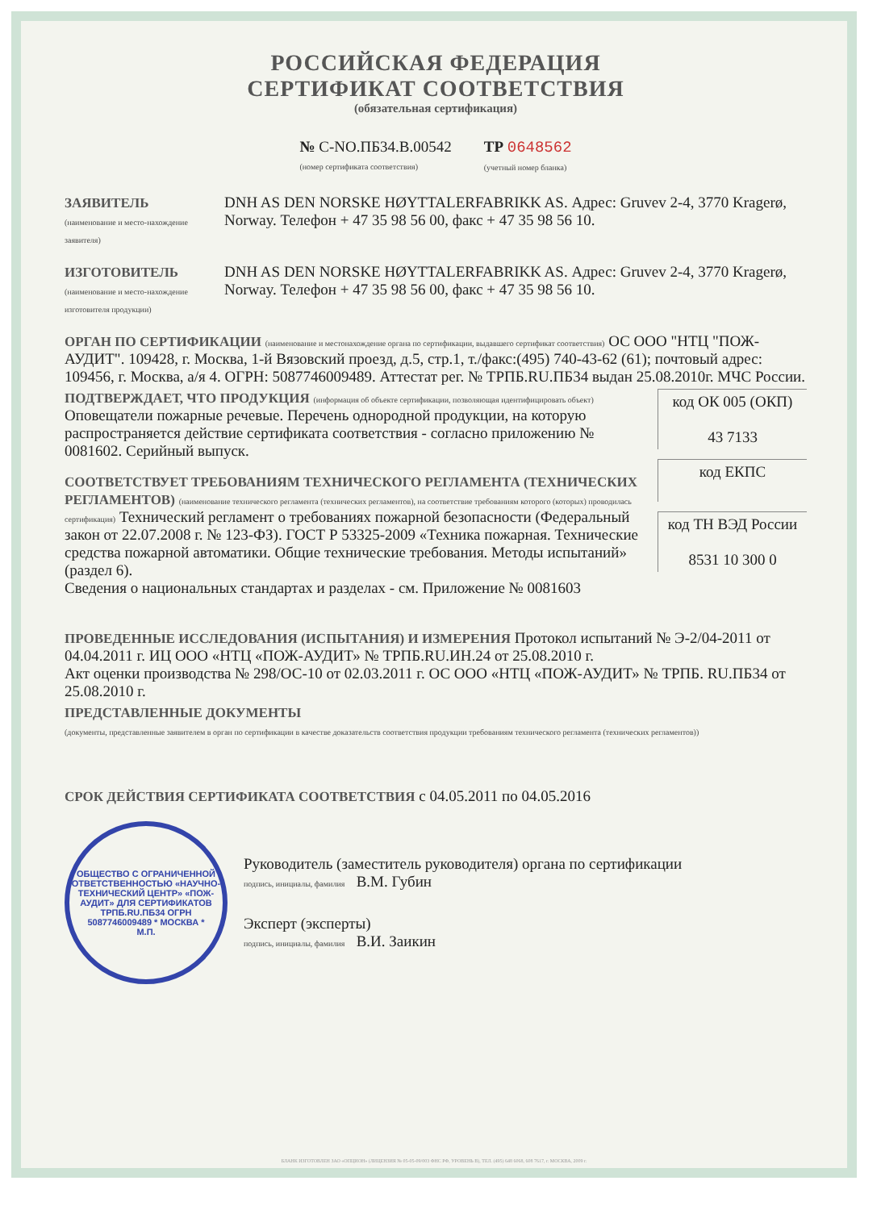РОССИЙСКАЯ ФЕДЕРАЦИЯ
СЕРТИФИКАТ СООТВЕТСТВИЯ
(обязательная сертификация)
№ С-NO.ПБ34.В.00542
(номер сертификата соответствия)
ТР 0648562
(учетный номер бланка)
ЗАЯВИТЕЛЬ
(наименование и место-нахождение заявителя)
DNH AS DEN NORSKE HØYTTALERFABRIKK AS. Адрес: Gruvev 2-4, 3770 Kragerø, Norway. Телефон + 47 35 98 56 00, факс + 47 35 98 56 10.
ИЗГОТОВИТЕЛЬ
(наименование и место-нахождение изготовителя продукции)
DNH AS DEN NORSKE HØYTTALERFABRIKK AS. Адрес: Gruvev 2-4, 3770 Kragerø, Norway. Телефон + 47 35 98 56 00, факс + 47 35 98 56 10.
ОРГАН ПО СЕРТИФИКАЦИИ (наименование и местонахождение органа по сертификации, выдавшего сертификат соответствия) ОС ООО "НТЦ "ПОЖ-АУДИТ". 109428, г. Москва, 1-й Вязовский проезд, д.5, стр.1, т./факс:(495) 740-43-62 (61); почтовый адрес: 109456, г. Москва, а/я 4. ОГРН: 5087746009489. Аттестат рег. № ТРПБ.RU.ПБ34 выдан 25.08.2010г. МЧС России.
код ОК 005 (ОКП)
43 7133
код ЕКПС
код ТН ВЭД России
8531 10 300 0
ПОДТВЕРЖДАЕТ, ЧТО ПРОДУКЦИЯ (информация об объекте сертификации, позволяющая идентифицировать объект) Оповещатели пожарные речевые. Перечень однородной продукции, на которую распространяется действие сертификата соответствия - согласно приложению № 0081602. Серийный выпуск.
СООТВЕТСТВУЕТ ТРЕБОВАНИЯМ ТЕХНИЧЕСКОГО РЕГЛАМЕНТА (ТЕХНИЧЕСКИХ РЕГЛАМЕНТОВ) (наименование технического регламента (технических регламентов), на соответствие требованиям которого (которых) проводилась сертификация) Технический регламент о требованиях пожарной безопасности (Федеральный закон от 22.07.2008 г. № 123-ФЗ). ГОСТ Р 53325-2009 «Техника пожарная. Технические средства пожарной автоматики. Общие технические требования. Методы испытаний» (раздел 6).
Сведения о национальных стандартах и разделах - см. Приложение № 0081603
ПРОВЕДЕННЫЕ ИССЛЕДОВАНИЯ (ИСПЫТАНИЯ) И ИЗМЕРЕНИЯ Протокол испытаний № Э-2/04-2011 от 04.04.2011 г. ИЦ ООО «НТЦ «ПОЖ-АУДИТ» № ТРПБ.RU.ИН.24 от 25.08.2010 г.
Акт оценки производства № 298/ОС-10 от 02.03.2011 г. ОС ООО «НТЦ «ПОЖ-АУДИТ» № ТРПБ. RU.ПБ34 от 25.08.2010 г.
ПРЕДСТАВЛЕННЫЕ ДОКУМЕНТЫ
(документы, представленные заявителем в орган по сертификации в качестве доказательств соответствия продукции требованиям технического регламента (технических регламентов))
СРОК ДЕЙСТВИЯ СЕРТИФИКАТА СООТВЕТСТВИЯ с 04.05.2011 по 04.05.2016
ОБЩЕСТВО С ОГРАНИЧЕННОЙ ОТВЕТСТВЕННОСТЬЮ «НАУЧНО-ТЕХНИЧЕСКИЙ ЦЕНТР» «ПОЖ-АУДИТ» ДЛЯ СЕРТИФИКАТОВ ТРПБ.RU.ПБ34 ОГРН 5087746009489 * МОСКВА *
М.П.
Руководитель (заместитель руководителя) органа по сертификации
подпись, инициалы, фамилия В.М. Губин
Эксперт (эксперты)
подпись, инициалы, фамилия В.И. Заикин
БЛАНК ИЗГОТОВЛЕН ЗАО «ОПЦИОН» (ЛИЦЕНЗИЯ № 05-05-09/003 ФНС РФ, УРОВЕНЬ В), ТЕЛ. (495) 648 6068, 608 7617, г. МОСКВА, 2009 г.